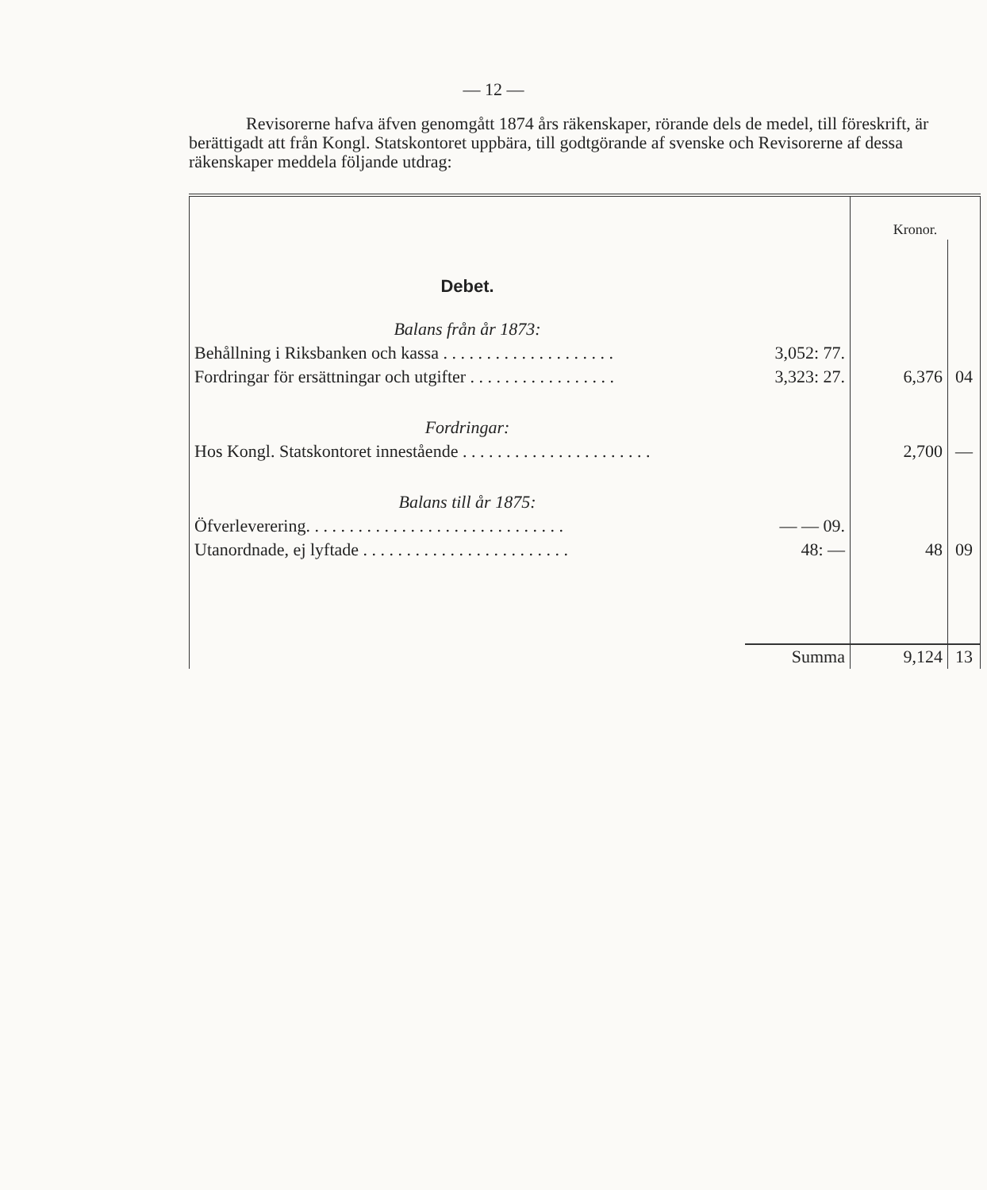— 12 —
Revisorerne hafva äfven genomgått 1874 års räkenskaper, rörande dels de medel, till föreskrift, är berättigadt att från Kongl. Statskontoret uppbära, till godtgörande af svenske och Revisorerne af dessa räkenskaper meddela följande utdrag:
| | | Kronor. | |
| Debet. | | | |
| Balans från år 1873: | | | |
| Behållning i Riksbanken och kassa . . . . . . . . . . . . . . . . . . . . | 3,052: 77. | | |
| Fordringar för ersättningar och utgifter . . . . . . . . . . . . . . . . . | 3,323: 27. | 6,376 | 04 |
| Fordringar: | | | |
| Hos Kongl. Statskontoret innestående . . . . . . . . . . . . . . . . . . . . . . | | 2,700 | — |
| Balans till år 1875: | | | |
| Öfverleverering. . . . . . . . . . . . . . . . . . . . . . . . . . . . . . | — — 09. | | |
| Utanordnade, ej lyftade . . . . . . . . . . . . . . . . . . . . . . . . | 48: — | 48 | 09 |
| | Summa | 9,124 | 13 |